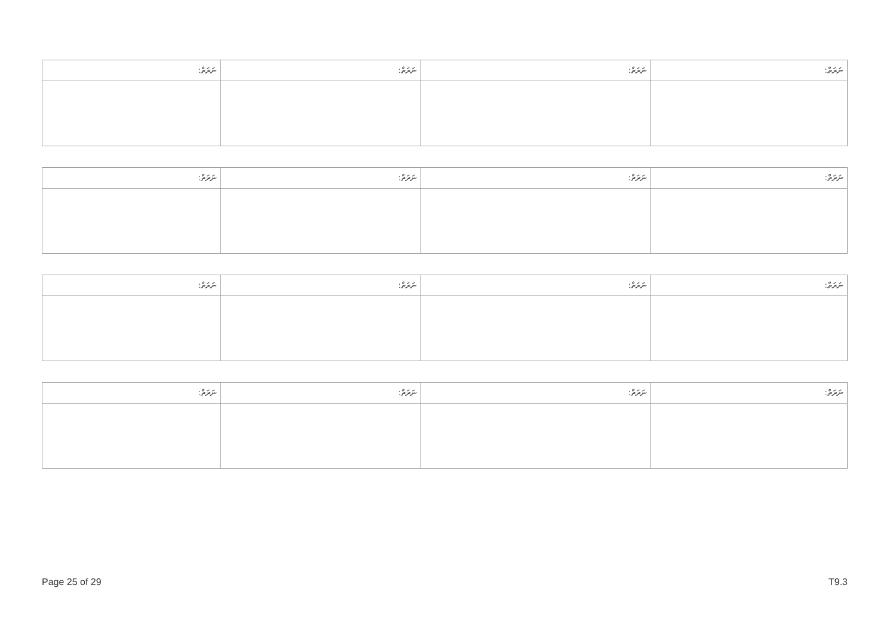| ނަރަތް: | ނަރަތް: | ނަރަތް: | ނަރަތް: |
| --- | --- | --- | --- |
| ނަރަތް: | ނަރަތް: | ނަރަތް: | ނަރަތް: |
| --- | --- | --- | --- |
| ނަރަތް: | ނަރަތް: | ނަރަތް: | ނަރަތް: |
| --- | --- | --- | --- |
| ނަރަތް: | ނަރަތް: | ނަރަތް: | ނަރަތް: |
| --- | --- | --- | --- |
Page 25 of 29 T9.3